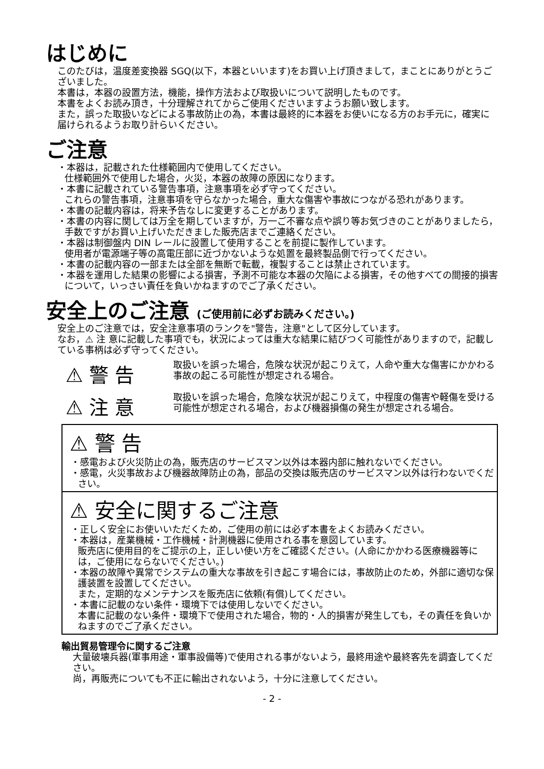はじめに
このたびは，温度差変換器 SGQ(以下，本器といいます)をお買い上げ頂きまして，まことにありがとうございました。
本書は，本器の設置方法，機能，操作方法および取扱いについて説明したものです。
本書をよくお読み頂き，十分理解されてからご使用くださいますようお願い致します。
また，誤った取扱いなどによる事故防止の為，本書は最終的に本器をお使いになる方のお手元に，確実に届けられるようお取り計らいください。
ご注意
・本器は，記載された仕様範囲内で使用してください。
仕様範囲外で使用した場合，火災，本器の故障の原因になります。
・本書に記載されている警告事項，注意事項を必ず守ってください。
これらの警告事項，注意事項を守らなかった場合，重大な傷害や事故につながる恐れがあります。
・本書の記載内容は，将来予告なしに変更することがあります。
・本書の内容に関しては万全を期していますが，万一ご不審な点や誤り等お気づきのことがありましたら，手数ですがお買い上げいただきました販売店までご連絡ください。
・本器は制御盤内 DIN レールに設置して使用することを前提に製作しています。
使用者が電源端子等の高電圧部に近づかないような処置を最終製品側で行ってください。
・本書の記載内容の一部または全部を無断で転載，複製することは禁止されています。
・本器を運用した結果の影響による損害，予測不可能な本器の欠陥による損害，その他すべての間接的損害について，いっさい責任を負いかねますのでご了承ください。
安全上のご注意 (ご使用前に必ずお読みください。)
安全上のご注意では，安全注意事項のランクを"警告，注意"として区分しています。
なお，⚠ 注 意に記載した事項でも，状況によっては重大な結果に結びつく可能性がありますので，記載している事柄は必ず守ってください。
⚠ 警 告
取扱いを誤った場合，危険な状況が起こりえて，人命や重大な傷害にかかわる事故の起こる可能性が想定される場合。
⚠ 注 意
取扱いを誤った場合，危険な状況が起こりえて，中程度の傷害や軽傷を受ける可能性が想定される場合，および機器損傷の発生が想定される場合。
⚠ 警 告
・感電および火災防止の為，販売店のサービスマン以外は本器内部に触れないでください。
・感電，火災事故および機器故障防止の為，部品の交換は販売店のサービスマン以外は行わないでください。
⚠ 安全に関するご注意
・正しく安全にお使いいただくため，ご使用の前には必ず本書をよくお読みください。
・本器は，産業機械・工作機械・計測機器に使用される事を意図しています。
販売店に使用目的をご提示の上，正しい使い方をご確認ください。(人命にかかわる医療機器等には，ご使用にならないでください。)
・本器の故障や異常でシステムの重大な事故を引き起こす場合には，事故防止のため，外部に適切な保護装置を設置してください。
また，定期的なメンテナンスを販売店に依頼(有償)してください。
・本書に記載のない条件・環境下では使用しないでください。
本書に記載のない条件・環境下で使用された場合，物的・人的損害が発生しても，その責任を負いかねますのでご了承ください。
輸出貿易管理令に関するご注意
大量破壊兵器(軍事用途・軍事設備等)で使用される事がないよう，最終用途や最終客先を調査してください。
尚，再販売についても不正に輸出されないよう，十分に注意してください。
- 2 -